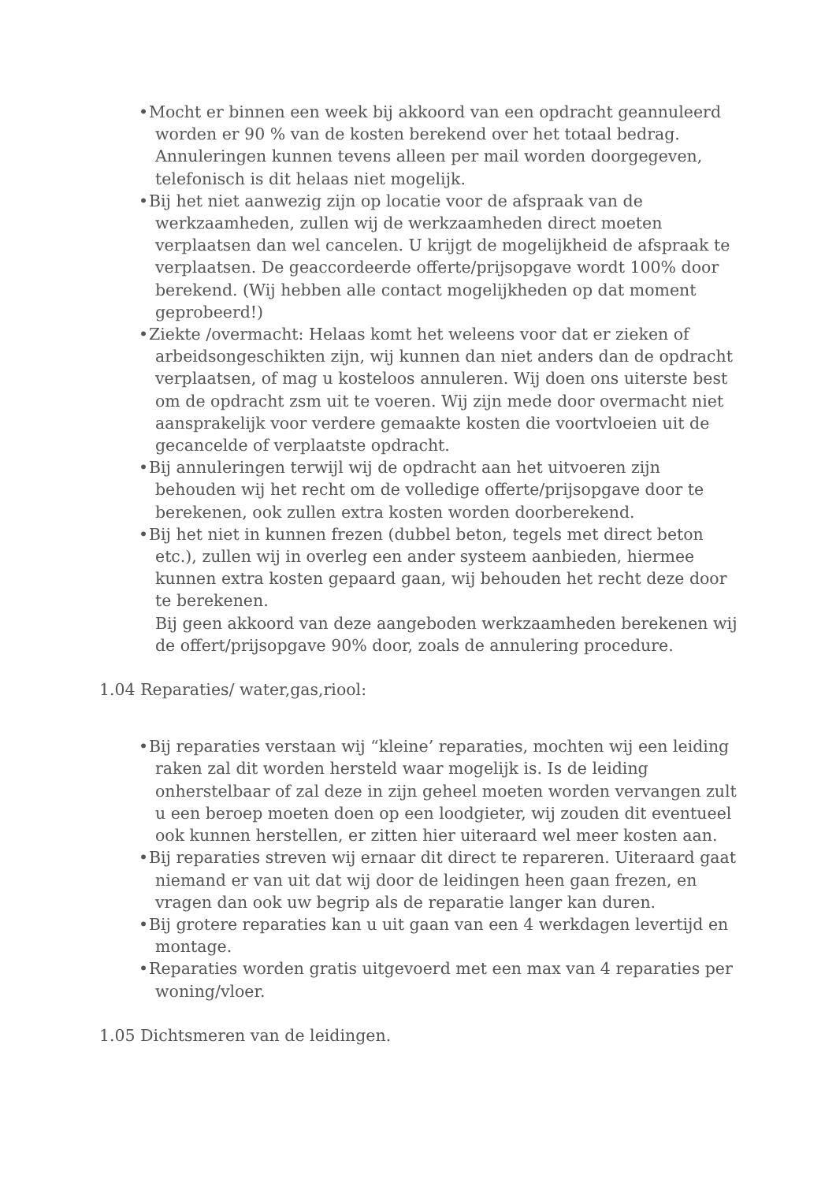• Mocht er binnen een week bij akkoord van een opdracht geannuleerd worden er 90 % van de kosten berekend over het totaal bedrag. Annuleringen kunnen tevens alleen per mail worden doorgegeven, telefonisch is dit helaas niet mogelijk.
• Bij het niet aanwezig zijn op locatie voor de afspraak van de werkzaamheden, zullen wij de werkzaamheden direct moeten verplaatsen dan wel cancelen. U krijgt de mogelijkheid de afspraak te verplaatsen. De geaccordeerde offerte/prijsopgave wordt 100% door berekend. (Wij hebben alle contact mogelijkheden op dat moment geprobeerd!)
• Ziekte /overmacht: Helaas komt het weleens voor dat er zieken of arbeidsongeschikten zijn, wij kunnen dan niet anders dan de opdracht verplaatsen, of mag u kosteloos annuleren. Wij doen ons uiterste best om de opdracht zsm uit te voeren. Wij zijn mede door overmacht niet aansprakelijk voor verdere gemaakte kosten die voortvloeien uit de gecancelde of verplaatste opdracht.
• Bij annuleringen terwijl wij de opdracht aan het uitvoeren zijn behouden wij het recht om de volledige offerte/prijsopgave door te berekenen, ook zullen extra kosten worden doorberekend.
• Bij het niet in kunnen frezen (dubbel beton, tegels met direct beton etc.), zullen wij in overleg een ander systeem aanbieden, hiermee kunnen extra kosten gepaard gaan, wij behouden het recht deze door te berekenen.
Bij geen akkoord van deze aangeboden werkzaamheden berekenen wij de offert/prijsopgave 90% door, zoals de annulering procedure.
1.04 Reparaties/ water,gas,riool:
• Bij reparaties verstaan wij “kleine’ reparaties, mochten wij een leiding raken zal dit worden hersteld waar mogelijk is. Is de leiding onherstelbaar of zal deze in zijn geheel moeten worden vervangen zult u een beroep moeten doen op een loodgieter, wij zouden dit eventueel ook kunnen herstellen, er zitten hier uiteraard wel meer kosten aan.
• Bij reparaties streven wij ernaar dit direct te repareren. Uiteraard gaat niemand er van uit dat wij door de leidingen heen gaan frezen, en vragen dan ook uw begrip als de reparatie langer kan duren.
• Bij grotere reparaties kan u uit gaan van een 4 werkdagen levertijd en montage.
• Reparaties worden gratis uitgevoerd met een max van 4 reparaties per woning/vloer.
1.05 Dichtsmeren van de leidingen.